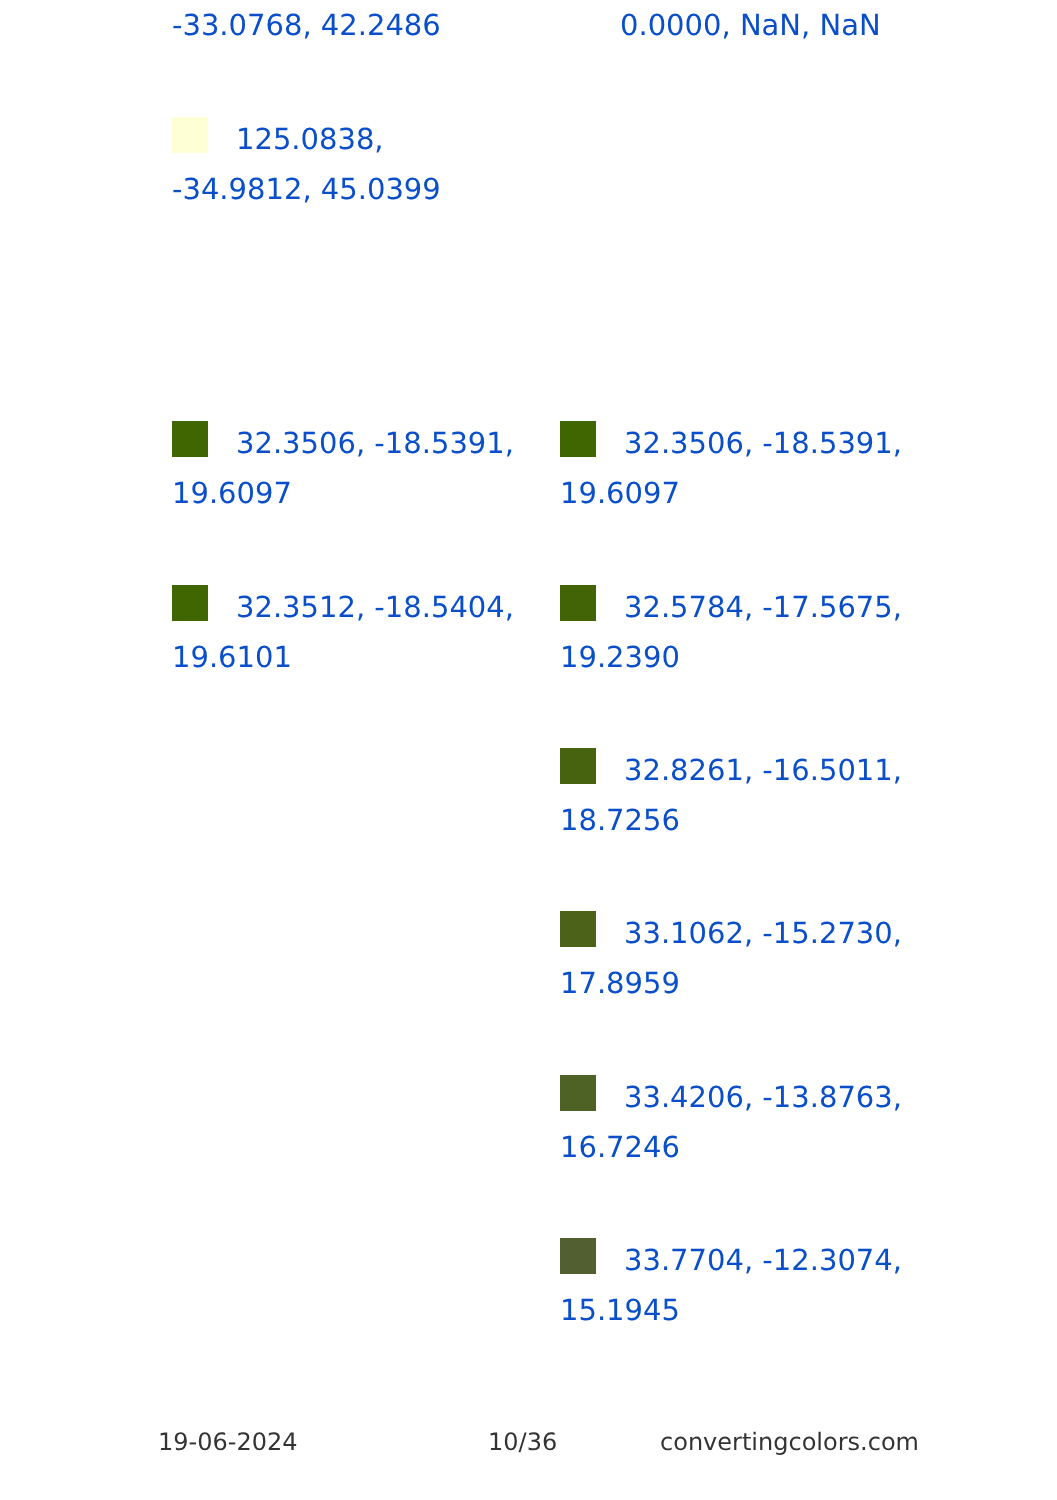-33.0768, 42.2486 0.0000, NaN, NaN
125.0838, -34.9812, 45.0399
32.3506, -18.5391, 19.6097
32.3506, -18.5391, 19.6097
32.3512, -18.5404, 19.6101
32.5784, -17.5675, 19.2390
32.8261, -16.5011, 18.7256
33.1062, -15.2730, 17.8959
33.4206, -13.8763, 16.7246
33.7704, -12.3074, 15.1945
19-06-2024 10/36 convertingcolors.com